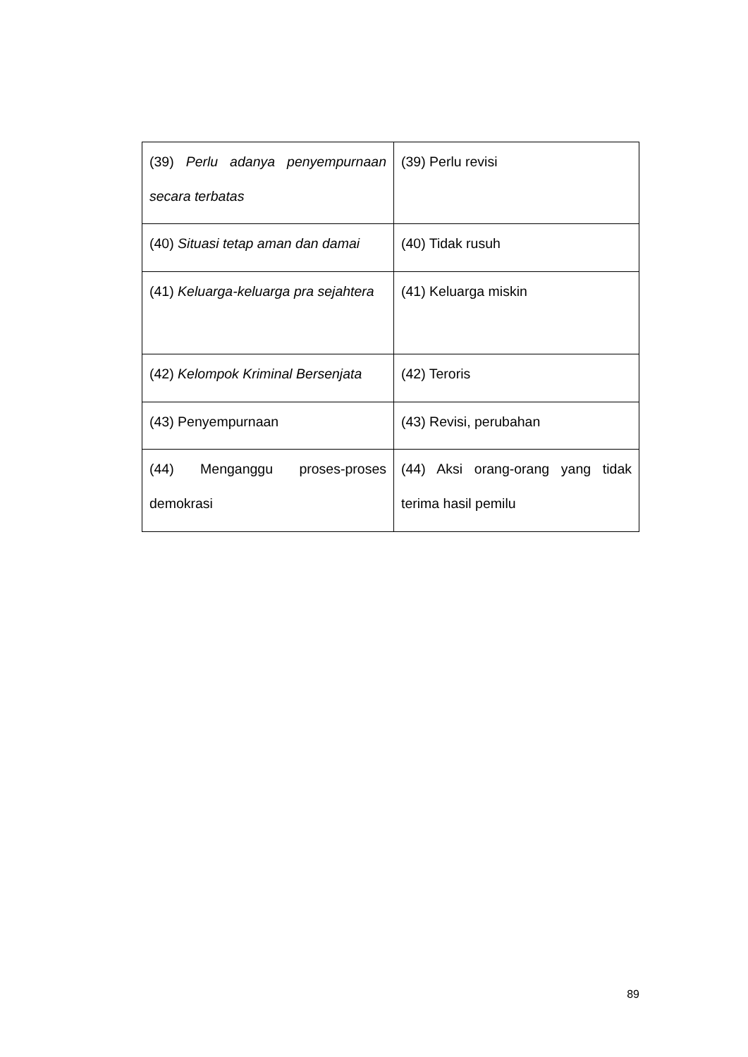| (39) Perlu adanya penyempurnaan secara terbatas | (39) Perlu revisi |
| (40) Situasi tetap aman dan damai | (40) Tidak rusuh |
| (41) Keluarga-keluarga pra sejahtera | (41) Keluarga miskin |
| (42) Kelompok Kriminal Bersenjata | (42) Teroris |
| (43) Penyempurnaan | (43) Revisi, perubahan |
| (44) Menganggu proses-proses demokrasi | (44) Aksi orang-orang yang tidak terima hasil pemilu |
89